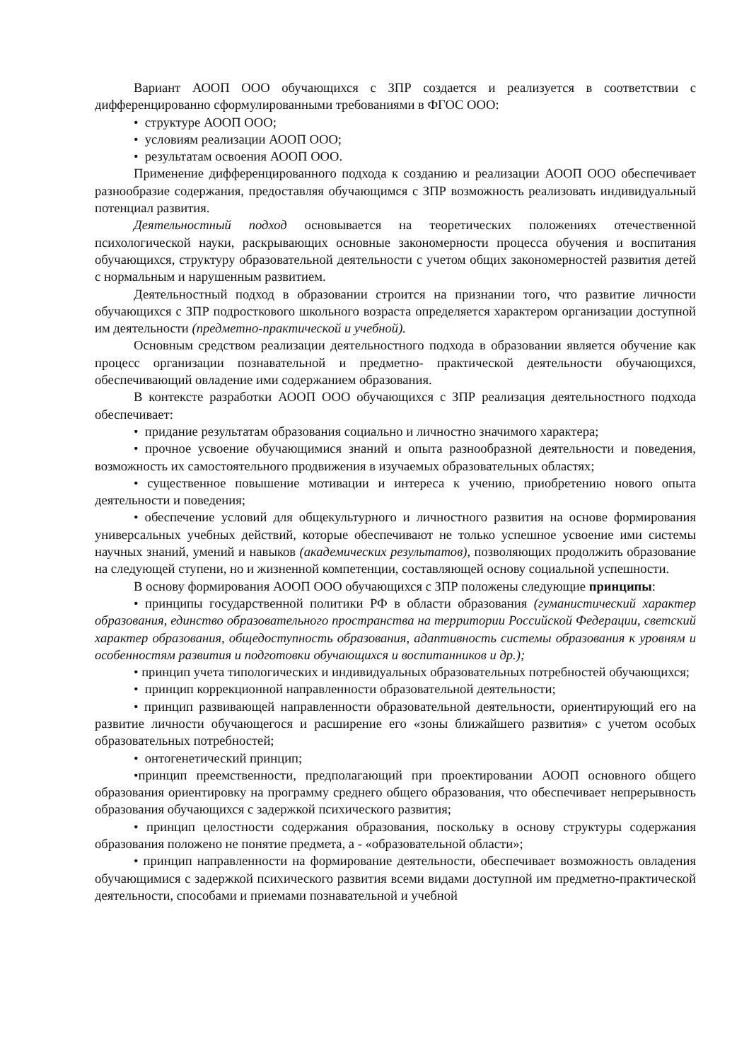Вариант АООП ООО обучающихся с ЗПР создается и реализуется в соответствии с дифференцированно сформулированными требованиями в ФГОС ООО:
• структуре АООП ООО;
• условиям реализации АООП ООО;
• результатам освоения АООП ООО.
Применение дифференцированного подхода к созданию и реализации АООП ООО обеспечивает разнообразие содержания, предоставляя обучающимся с ЗПР возможность реализовать индивидуальный потенциал развития.
Деятельностный подход основывается на теоретических положениях отечественной психологической науки, раскрывающих основные закономерности процесса обучения и воспитания обучающихся, структуру образовательной деятельности с учетом общих закономерностей развития детей с нормальным и нарушенным развитием.
Деятельностный подход в образовании строится на признании того, что развитие личности обучающихся с ЗПР подросткового школьного возраста определяется характером организации доступной им деятельности (предметно-практической и учебной).
Основным средством реализации деятельностного подхода в образовании является обучение как процесс организации познавательной и предметно- практической деятельности обучающихся, обеспечивающий овладение ими содержанием образования.
В контексте разработки АООП ООО обучающихся с ЗПР реализация деятельностного подхода обеспечивает:
• придание результатам образования социально и личностно значимого характера;
• прочное усвоение обучающимися знаний и опыта разнообразной деятельности и поведения, возможность их самостоятельного продвижения в изучаемых образовательных областях;
• существенное повышение мотивации и интереса к учению, приобретению нового опыта деятельности и поведения;
• обеспечение условий для общекультурного и личностного развития на основе формирования универсальных учебных действий, которые обеспечивают не только успешное усвоение ими системы научных знаний, умений и навыков (академических результатов), позволяющих продолжить образование на следующей ступени, но и жизненной компетенции, составляющей основу социальной успешности.
В основу формирования АООП ООО обучающихся с ЗПР положены следующие принципы:
• принципы государственной политики РФ в области образования (гуманистический характер образования, единство образовательного пространства на территории Российской Федерации, светский характер образования, общедоступность образования, адаптивность системы образования к уровням и особенностям развития и подготовки обучающихся и воспитанников и др.);
• принцип учета типологических и индивидуальных образовательных потребностей обучающихся;
• принцип коррекционной направленности образовательной деятельности;
• принцип развивающей направленности образовательной деятельности, ориентирующий его на развитие личности обучающегося и расширение его «зоны ближайшего развития» с учетом особых образовательных потребностей;
• онтогенетический принцип;
•принцип преемственности, предполагающий при проектировании АООП основного общего образования ориентировку на программу среднего общего образования, что обеспечивает непрерывность образования обучающихся с задержкой психического развития;
• принцип целостности содержания образования, поскольку в основу структуры содержания образования положено не понятие предмета, а - «образовательной области»;
• принцип направленности на формирование деятельности, обеспечивает возможность овладения обучающимися с задержкой психического развития всеми видами доступной им предметно-практической деятельности, способами и приемами познавательной и учебной